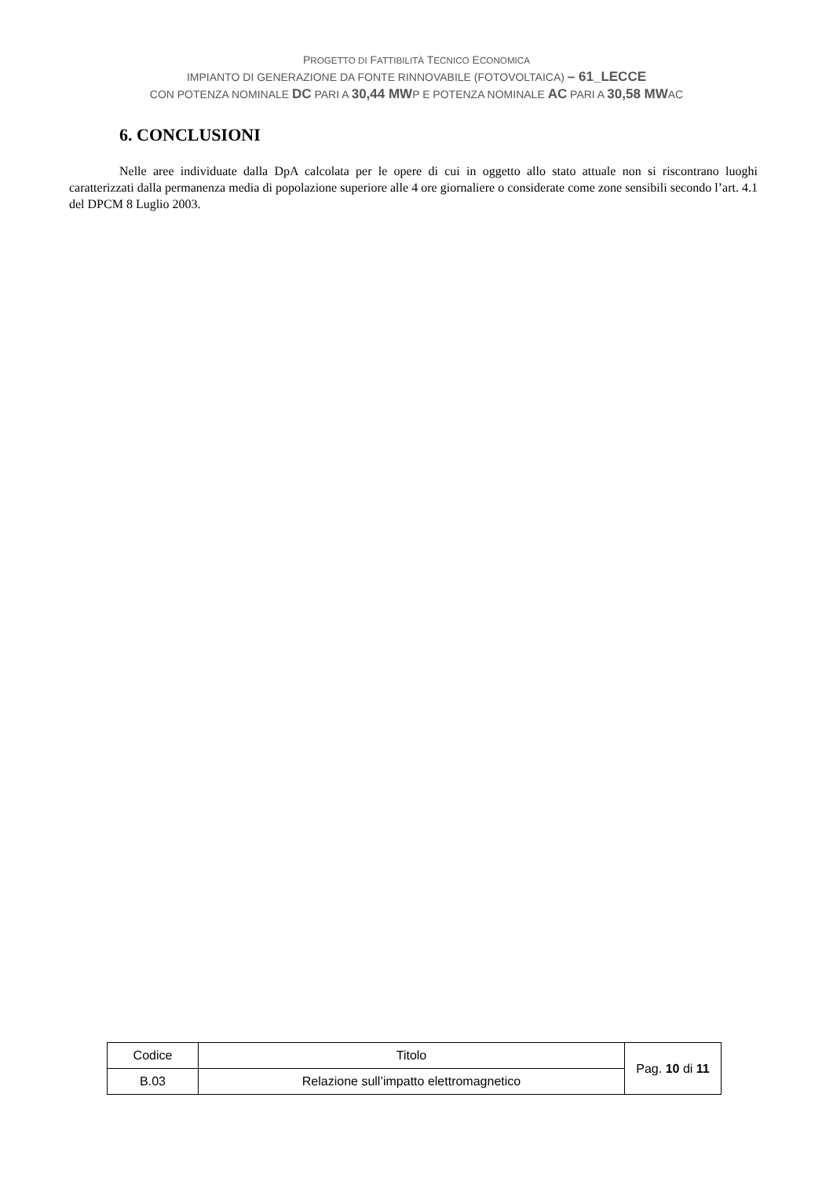PROGETTO DI FATTIBILITÀ TECNICO ECONOMICA
IMPIANTO DI GENERAZIONE DA FONTE RINNOVABILE (FOTOVOLTAICA) – 61_LECCE
CON POTENZA NOMINALE DC PARI A 30,44 MWP E POTENZA NOMINALE AC PARI A 30,58 MWAC
6. CONCLUSIONI
Nelle aree individuate dalla DpA calcolata per le opere di cui in oggetto allo stato attuale non si riscontrano luoghi caratterizzati dalla permanenza media di popolazione superiore alle 4 ore giornaliere o considerate come zone sensibili secondo l’art. 4.1 del DPCM 8 Luglio 2003.
| Codice | Titolo | Pag. 10 di 11 |
| B.03 | Relazione sull’impatto elettromagnetico | |